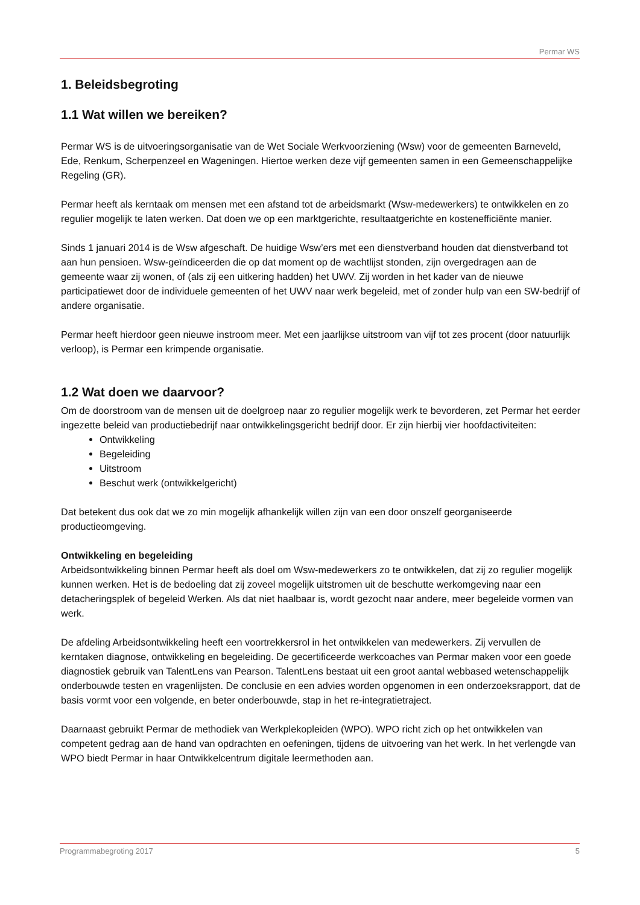Permar WS
1. Beleidsbegroting
1.1 Wat willen we bereiken?
Permar WS is de uitvoeringsorganisatie van de Wet Sociale Werkvoorziening (Wsw) voor de gemeenten Barneveld, Ede, Renkum, Scherpenzeel en Wageningen. Hiertoe werken deze vijf gemeenten samen in een Gemeenschappelijke Regeling (GR).
Permar heeft als kerntaak om mensen met een afstand tot de arbeidsmarkt (Wsw-medewerkers) te ontwikkelen en zo regulier mogelijk te laten werken. Dat doen we op een marktgerichte, resultaatgerichte en kostenefficiënte manier.
Sinds 1 januari 2014 is de Wsw afgeschaft. De huidige Wsw’ers met een dienstverband houden dat dienstverband tot aan hun pensioen. Wsw-geïndiceerden die op dat moment op de wachtlijst stonden, zijn overgedragen aan de gemeente waar zij wonen, of (als zij een uitkering hadden) het UWV. Zij worden in het kader van de nieuwe participatiewet door de individuele gemeenten of het UWV naar werk begeleid, met of zonder hulp van een SW-bedrijf of andere organisatie.
Permar heeft hierdoor geen nieuwe instroom meer. Met een jaarlijkse uitstroom van vijf tot zes procent (door natuurlijk verloop), is Permar een krimpende organisatie.
1.2 Wat doen we daarvoor?
Om de doorstroom van de mensen uit de doelgroep naar zo regulier mogelijk werk te bevorderen, zet Permar het eerder ingezette beleid van productiebedrijf naar ontwikkelingsgericht bedrijf door. Er zijn hierbij vier hoofdactiviteiten:
Ontwikkeling
Begeleiding
Uitstroom
Beschut werk (ontwikkelgericht)
Dat betekent dus ook dat we zo min mogelijk afhankelijk willen zijn van een door onszelf georganiseerde productieomgeving.
Ontwikkeling en begeleiding
Arbeidsontwikkeling binnen Permar heeft als doel om Wsw-medewerkers zo te ontwikkelen, dat zij zo regulier mogelijk kunnen werken. Het is de bedoeling dat zij zoveel mogelijk uitstromen uit de beschutte werkomgeving naar een detacheringsplek of begeleid Werken. Als dat niet haalbaar is, wordt gezocht naar andere, meer begeleide vormen van werk.
De afdeling Arbeidsontwikkeling heeft een voortrekkersrol in het ontwikkelen van medewerkers. Zij vervullen de kerntaken diagnose, ontwikkeling en begeleiding. De gecertificeerde werkcoaches van Permar maken voor een goede diagnostiek gebruik van TalentLens van Pearson. TalentLens bestaat uit een groot aantal webbased wetenschappelijk onderbouwde testen en vragenlijsten. De conclusie en een advies worden opgenomen in een onderzoeksrapport, dat de basis vormt voor een volgende, en beter onderbouwde, stap in het re-integratietraject.
Daarnaast gebruikt Permar de methodiek van Werkplekopleiden (WPO). WPO richt zich op het ontwikkelen van competent gedrag aan de hand van opdrachten en oefeningen, tijdens de uitvoering van het werk. In het verlengde van WPO biedt Permar in haar Ontwikkelcentrum digitale leermethoden aan.
Programmabegroting 2017 5